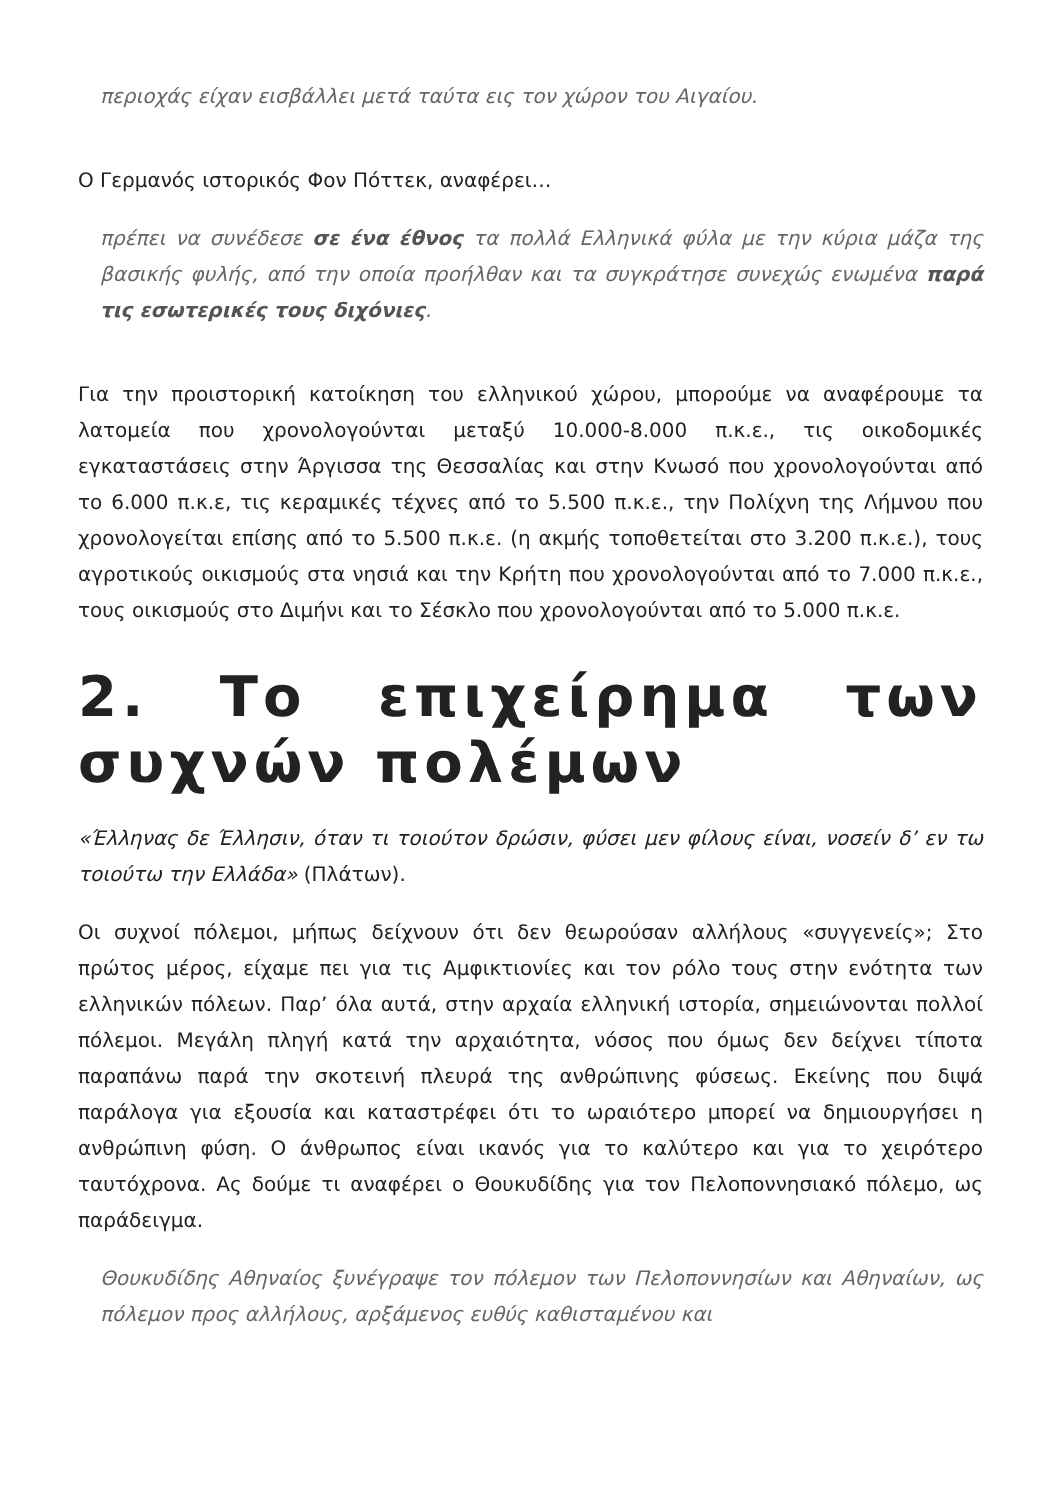περιοχάς είχαν εισβάλλει μετά ταύτα εις τον χώρον του Αιγαίου.
Ο Γερμανός ιστορικός Φον Πόττεκ, αναφέρει…
πρέπει να συνέδεσε σε ένα έθνος τα πολλά Ελληνικά φύλα με την κύρια μάζα της βασικής φυλής, από την οποία προήλθαν και τα συγκράτησε συνεχώς ενωμένα παρά τις εσωτερικές τους διχόνιες.
Για την προιστορική κατοίκηση του ελληνικού χώρου, μπορούμε να αναφέρουμε τα λατομεία που χρονολογούνται μεταξύ 10.000-8.000 π.κ.ε., τις οικοδομικές εγκαταστάσεις στην Άργισσα της Θεσσαλίας και στην Κνωσό που χρονολογούνται από το 6.000 π.κ.ε, τις κεραμικές τέχνες από το 5.500 π.κ.ε., την Πολίχνη της Λήμνου που χρονολογείται επίσης από το 5.500 π.κ.ε. (η ακμής τοποθετείται στο 3.200 π.κ.ε.), τους αγροτικούς οικισμούς στα νησιά και την Κρήτη που χρονολογούνται από το 7.000 π.κ.ε., τους οικισμούς στο Διμήνι και το Σέσκλο που χρονολογούνται από το 5.000 π.κ.ε.
2. Το επιχείρημα των συχνών πολέμων
«Έλληνας δε Έλλησιν, όταν τι τοιούτον δρώσιν, φύσει μεν φίλους είναι, νοσείν δ’ εν τω τοιούτω την Ελλάδα» (Πλάτων).
Οι συχνοί πόλεμοι, μήπως δείχνουν ότι δεν θεωρούσαν αλλήλους «συγγενείς»; Στο πρώτος μέρος, είχαμε πει για τις Αμφικτιονίες και τον ρόλο τους στην ενότητα των ελληνικών πόλεων. Παρ’ όλα αυτά, στην αρχαία ελληνική ιστορία, σημειώνονται πολλοί πόλεμοι. Μεγάλη πληγή κατά την αρχαιότητα, νόσος που όμως δεν δείχνει τίποτα παραπάνω παρά την σκοτεινή πλευρά της ανθρώπινης φύσεως. Εκείνης που διψά παράλογα για εξουσία και καταστρέφει ότι το ωραιότερο μπορεί να δημιουργήσει η ανθρώπινη φύση. Ο άνθρωπος είναι ικανός για το καλύτερο και για το χειρότερο ταυτόχρονα. Ας δούμε τι αναφέρει ο Θουκυδίδης για τον Πελοποννησιακό πόλεμο, ως παράδειγμα.
Θουκυδίδης Αθηναίος ξυνέγραψε τον πόλεμον των Πελοποννησίων και Αθηναίων, ως πόλεμον προς αλλήλους, αρξάμενος ευθύς καθισταμένου και